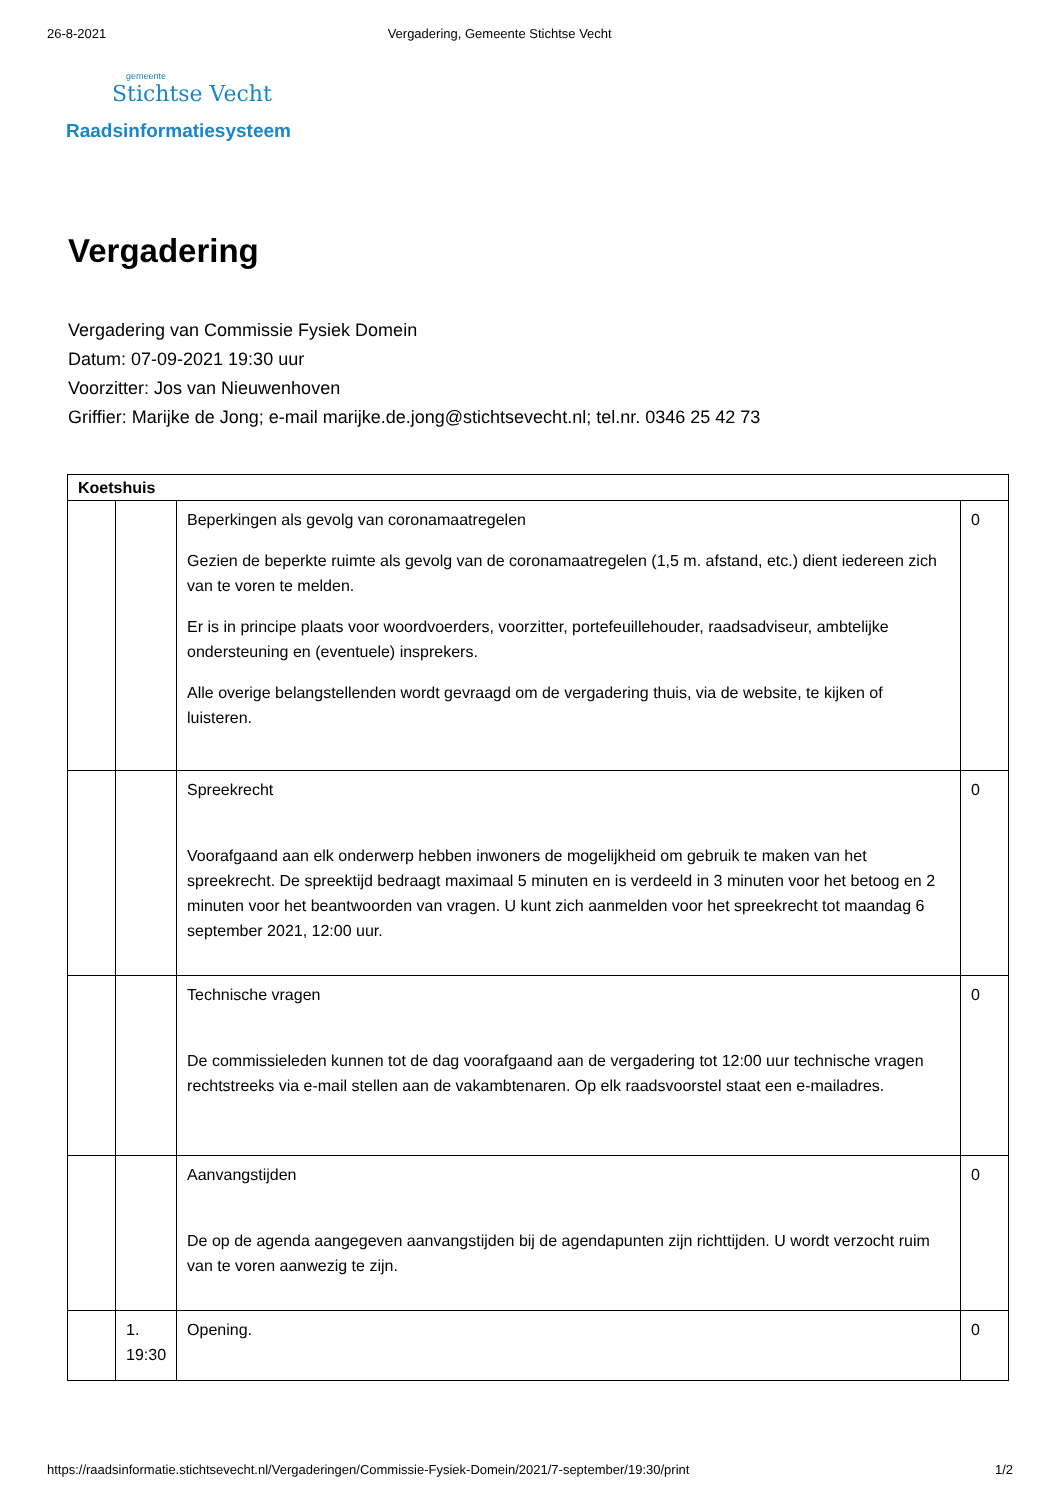26-8-2021 Vergadering, Gemeente Stichtse Vecht
gemeente
Stichtse Vecht
Raadsinformatiesysteem
Vergadering
Vergadering van Commissie Fysiek Domein
Datum: 07-09-2021 19:30 uur
Voorzitter: Jos van Nieuwenhoven
Griffier: Marijke de Jong; e-mail marijke.de.jong@stichtsevecht.nl; tel.nr. 0346 25 42 73
| Koetshuis | | | |
| --- | --- | --- | --- |
| | | Beperkingen als gevolg van coronamaatregelen Gezien de beperkte ruimte als gevolg van de coronamaatregelen (1,5 m. afstand, etc.) dient iedereen zich van te voren te melden. Er is in principe plaats voor woordvoerders, voorzitter, portefeuillehouder, raadsadviseur, ambtelijke ondersteuning en (eventuele) insprekers. Alle overige belangstellenden wordt gevraagd om de vergadering thuis, via de website, te kijken of luisteren. | 0 |
| | | Spreekrecht Voorafgaand aan elk onderwerp hebben inwoners de mogelijkheid om gebruik te maken van het spreekrecht. De spreektijd bedraagt maximaal 5 minuten en is verdeeld in 3 minuten voor het betoog en 2 minuten voor het beantwoorden van vragen. U kunt zich aanmelden voor het spreekrecht tot maandag 6 september 2021, 12:00 uur. | 0 |
| | | Technische vragen De commissieleden kunnen tot de dag voorafgaand aan de vergadering tot 12:00 uur technische vragen rechtstreeks via e-mail stellen aan de vakambtenaren. Op elk raadsvoorstel staat een e-mailadres. | 0 |
| | | Aanvangstijden De op de agenda aangegeven aanvangstijden bij de agendapunten zijn richttijden. U wordt verzocht ruim van te voren aanwezig te zijn. | 0 |
| | 1. 19:30 | Opening. | 0 |
https://raadsinformatie.stichtsevecht.nl/Vergaderingen/Commissie-Fysiek-Domein/2021/7-september/19:30/print 1/2